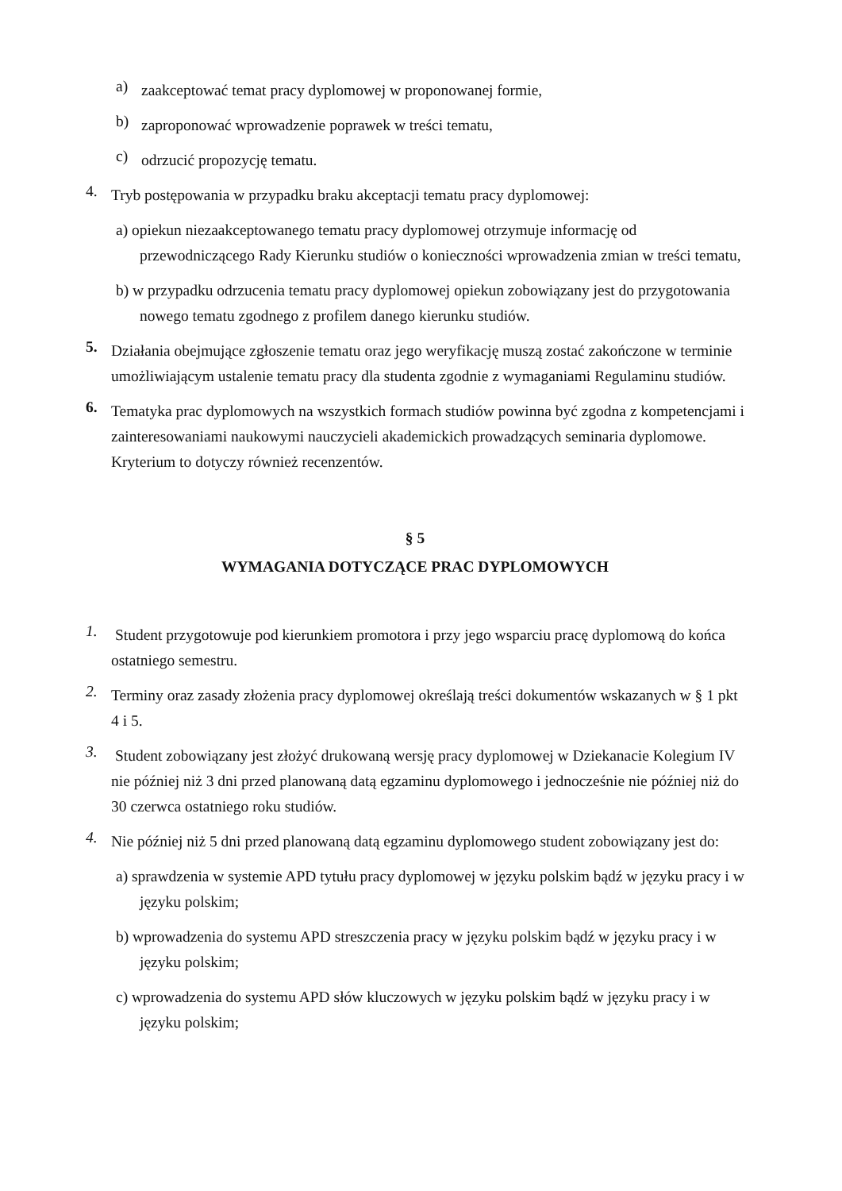a)
zaakceptować temat pracy dyplomowej w proponowanej formie,
b)
zaproponować wprowadzenie poprawek w treści tematu,
c)
odrzucić propozycję tematu.
4.
Tryb postępowania w przypadku braku akceptacji tematu pracy dyplomowej:
a) opiekun niezaakceptowanego tematu pracy dyplomowej otrzymuje informację od przewodniczącego Rady Kierunku studiów o konieczności wprowadzenia zmian w treści tematu,
b) w przypadku odrzucenia tematu pracy dyplomowej opiekun zobowiązany jest do przygotowania nowego tematu zgodnego z profilem danego kierunku studiów.
5.
Działania obejmujące zgłoszenie tematu oraz jego weryfikację muszą zostać zakończone w terminie umożliwiającym ustalenie tematu pracy dla studenta zgodnie z wymaganiami Regulaminu studiów.
6.
Tematyka prac dyplomowych na wszystkich formach studiów powinna być zgodna z kompetencjami i zainteresowaniami naukowymi nauczycieli akademickich prowadzących seminaria dyplomowe. Kryterium to dotyczy również recenzentów.
§ 5
WYMAGANIA DOTYCZĄCE PRAC DYPLOMOWYCH
1.
Student przygotowuje pod kierunkiem promotora i przy jego wsparciu pracę dyplomową do końca ostatniego semestru.
2.
Terminy oraz zasady złożenia pracy dyplomowej określają treści dokumentów wskazanych w § 1 pkt 4 i 5.
3.
Student zobowiązany jest złożyć drukowaną wersję pracy dyplomowej w Dziekanacie Kolegium IV nie później niż 3 dni przed planowaną datą egzaminu dyplomowego i jednocześnie nie później niż do 30 czerwca ostatniego roku studiów.
4.
Nie później niż 5 dni przed planowaną datą egzaminu dyplomowego student zobowiązany jest do:
a) sprawdzenia w systemie APD tytułu pracy dyplomowej w języku polskim bądź w języku pracy i w języku polskim;
b) wprowadzenia do systemu APD streszczenia pracy w języku polskim bądź w języku pracy i w języku polskim;
c) wprowadzenia do systemu APD słów kluczowych w języku polskim bądź w języku pracy i w języku polskim;